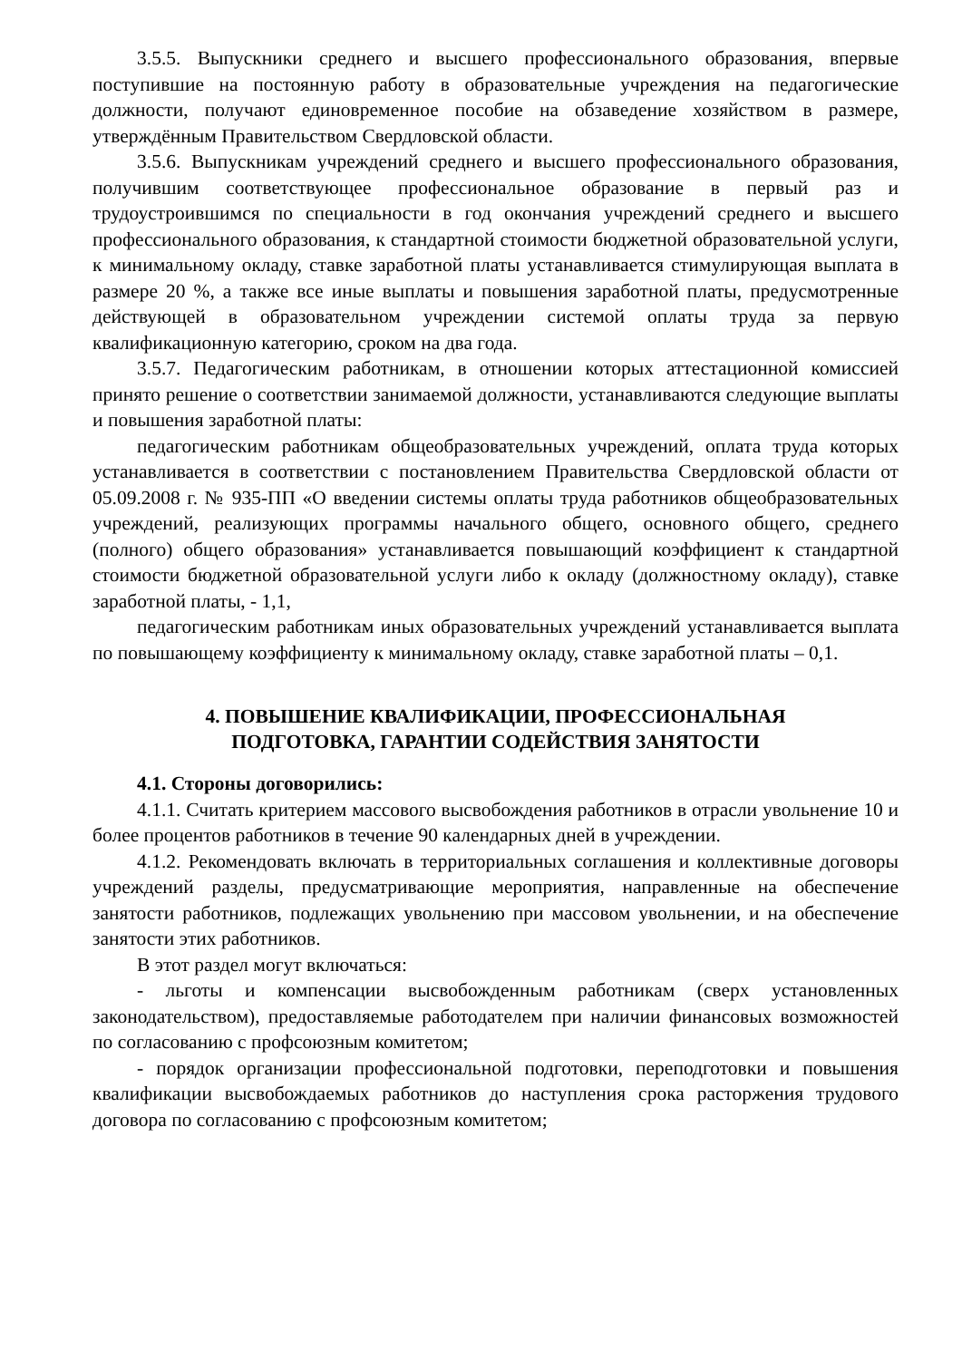3.5.5. Выпускники среднего и высшего профессионального образования, впервые поступившие на постоянную работу в образовательные учреждения на педагогические должности, получают единовременное пособие на обзаведение хозяйством в размере, утверждённым Правительством Свердловской области.
3.5.6. Выпускникам учреждений среднего и высшего профессионального образования, получившим соответствующее профессиональное образование в первый раз и трудоустроившимся по специальности в год окончания учреждений среднего и высшего профессионального образования, к стандартной стоимости бюджетной образовательной услуги, к минимальному окладу, ставке заработной платы устанавливается стимулирующая выплата в размере 20 %, а также все иные выплаты и повышения заработной платы, предусмотренные действующей в образовательном учреждении системой оплаты труда за первую квалификационную категорию, сроком на два года.
3.5.7. Педагогическим работникам, в отношении которых аттестационной комиссией принято решение о соответствии занимаемой должности, устанавливаются следующие выплаты и повышения заработной платы:
педагогическим работникам общеобразовательных учреждений, оплата труда которых устанавливается в соответствии с постановлением Правительства Свердловской области от 05.09.2008 г. № 935-ПП «О введении системы оплаты труда работников общеобразовательных учреждений, реализующих программы начального общего, основного общего, среднего (полного) общего образования» устанавливается повышающий коэффициент к стандартной стоимости бюджетной образовательной услуги либо к окладу (должностному окладу), ставке заработной платы, - 1,1,
педагогическим работникам иных образовательных учреждений устанавливается выплата по повышающему коэффициенту к минимальному окладу, ставке заработной платы – 0,1.
4. ПОВЫШЕНИЕ КВАЛИФИКАЦИИ, ПРОФЕССИОНАЛЬНАЯ
ПОДГОТОВКА, ГАРАНТИИ СОДЕЙСТВИЯ ЗАНЯТОСТИ
4.1. Стороны договорились:
4.1.1. Считать критерием массового высвобождения работников в отрасли увольнение 10 и более процентов работников в течение 90 календарных дней в учреждении.
4.1.2. Рекомендовать включать в территориальных соглашения и коллективные договоры учреждений разделы, предусматривающие мероприятия, направленные на обеспечение занятости работников, подлежащих увольнению при массовом увольнении, и на обеспечение занятости этих работников.
В этот раздел могут включаться:
- льготы и компенсации высвобожденным работникам (сверх установленных законодательством), предоставляемые работодателем при наличии финансовых возможностей по согласованию с профсоюзным комитетом;
- порядок организации профессиональной подготовки, переподготовки и повышения квалификации высвобождаемых работников до наступления срока расторжения трудового договора по согласованию с профсоюзным комитетом;